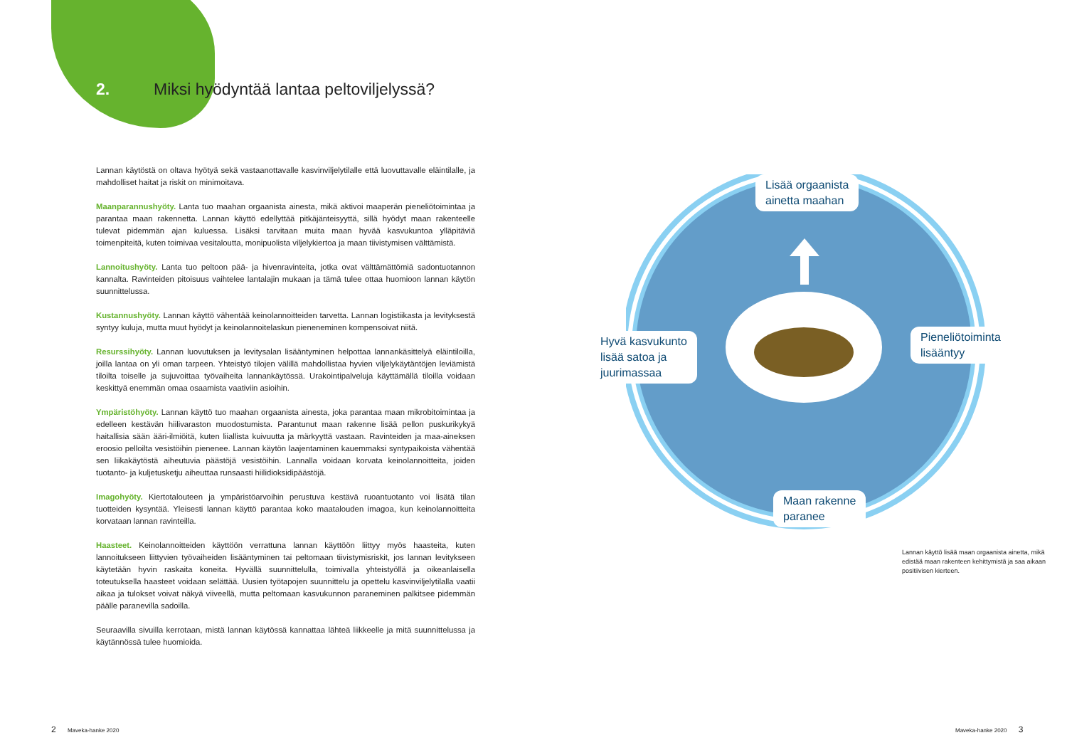2. Miksi hyödyntää lantaa peltoviljelyssä?
Lannan käytöstä on oltava hyötyä sekä vastaanottavalle kasvinviljelytilalle että luovuttavalle eläintilalle, ja mahdolliset haitat ja riskit on minimoitava.
Maanparannushyöty. Lanta tuo maahan orgaanista ainesta, mikä aktivoi maaperän pieneliötoimintaa ja parantaa maan rakennetta. Lannan käyttö edellyttää pitkäjänteisyyttä, sillä hyödyt maan rakenteelle tulevat pidemmän ajan kuluessa. Lisäksi tarvitaan muita maan hyvää kasvukuntoa ylläpitäviä toimenpiteitä, kuten toimivaa vesitaloutta, monipuolista viljelykiertoa ja maan tiivistymisen välttämistä.
Lannoitushyöty. Lanta tuo peltoon pää- ja hivenravinteita, jotka ovat välttämättömiä sadontuotannon kannalta. Ravinteiden pitoisuus vaihtelee lantalajin mukaan ja tämä tulee ottaa huomioon lannan käytön suunnittelussa.
Kustannushyöty. Lannan käyttö vähentää keinolannoitteiden tarvetta. Lannan logistiikasta ja levityksestä syntyy kuluja, mutta muut hyödyt ja keinolannoitelaskun pieneneminen kompensoivat niitä.
Resurssihyöty. Lannan luovutuksen ja levitysalan lisääntyminen helpottaa lannankäsittelyä eläintiloilla, joilla lantaa on yli oman tarpeen. Yhteistyö tilojen välillä mahdollistaa hyvien viljelykäytäntöjen leviämistä tiloilta toiselle ja sujuvoittaa työvaiheita lannankäytössä. Urakointipalveluja käyttämällä tiloilla voidaan keskittyä enemmän omaa osaamista vaativiin asioihin.
Ympäristöhyöty. Lannan käyttö tuo maahan orgaanista ainesta, joka parantaa maan mikrobitoimintaa ja edelleen kestävän hiilivaraston muodostumista. Parantunut maan rakenne lisää pellon puskurikykyä haitallisia sään ääri-ilmiöitä, kuten liiallista kuivuutta ja märkyyttä vastaan. Ravinteiden ja maa-aineksen eroosio pelloilta vesistöihin pienenee. Lannan käytön laajentaminen kauemmaksi syntypaikoista vähentää sen liikakäytöstä aiheutuvia päästöjä vesistöihin. Lannalla voidaan korvata keinolannoitteita, joiden tuotanto- ja kuljetusketju aiheuttaa runsaasti hiilidioksidipäästöjä.
Imagohyöty. Kiertotalouteen ja ympäristöarvoihin perustuva kestävä ruoantuotanto voi lisätä tilan tuotteiden kysyntää. Yleisesti lannan käyttö parantaa koko maatalouden imagoa, kun keinolannoitteita korvataan lannan ravinteilla.
Haasteet. Keinolannoitteiden käyttöön verrattuna lannan käyttöön liittyy myös haasteita, kuten lannoitukseen liittyvien työvaiheiden lisääntyminen tai peltomaan tiivistymisriskit, jos lannan levitykseen käytetään hyvin raskaita koneita. Hyvällä suunnittelulla, toimivalla yhteistyöllä ja oikeanlaisella toteutuksella haasteet voidaan selättää. Uusien työtapojen suunnittelu ja opettelu kasvinviljelytilalla vaatii aikaa ja tulokset voivat näkyä viiveellä, mutta peltomaan kasvukunnon paraneminen palkitsee pidemmän päälle paranevilla sadoilla.
Seuraavilla sivuilla kerrotaan, mistä lannan käytössä kannattaa lähteä liikkeelle ja mitä suunnittelussa ja käytännössä tulee huomioida.
Lisää orgaanista
ainetta maahan
Pieneliötoiminta
lisääntyy
Maan rakenne
paranee
Hyvä kasvukunto
lisää satoa ja
juurimassaa
Lannan käyttö lisää maan orgaanista ainetta, mikä edistää maan rakenteen kehittymistä ja saa aikaan positiivisen kierteen.
2 Maveka-hanke 2020 Maveka-hanke 2020 3